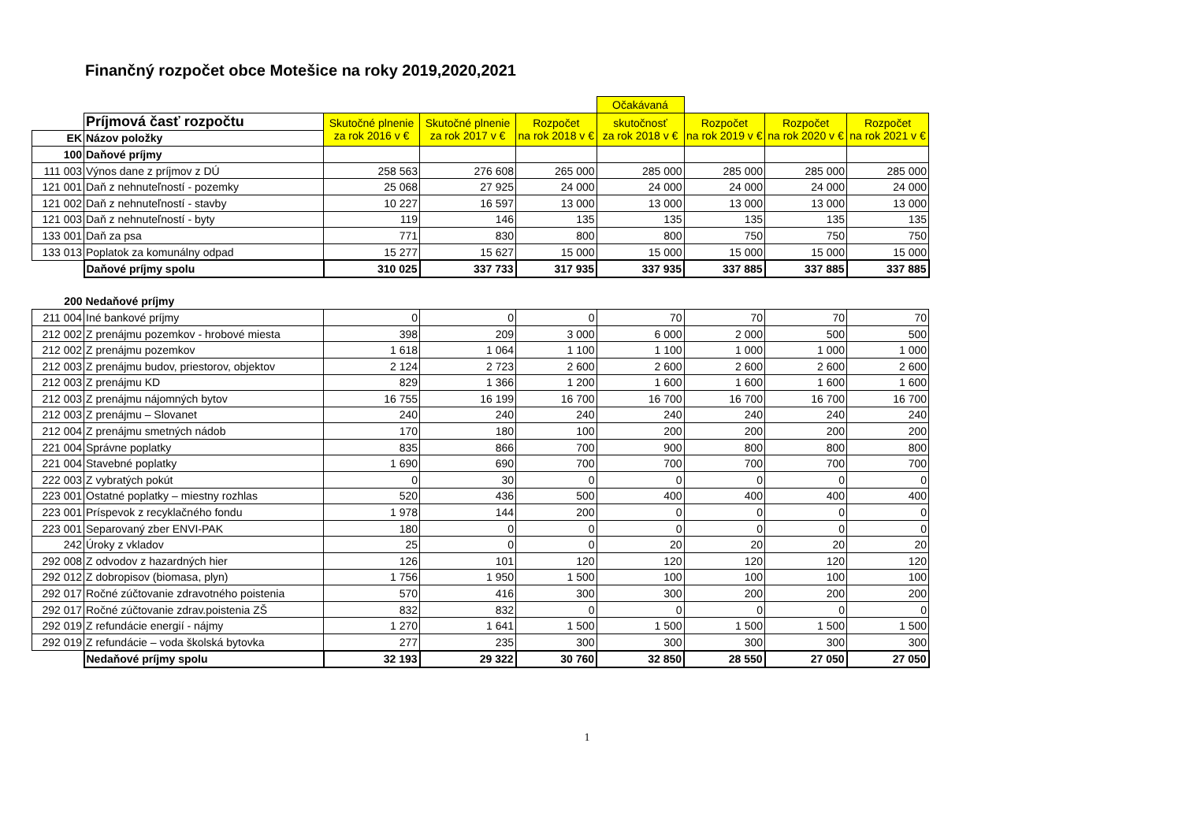Finančný rozpočet obce Motešice na roky 2019,2020,2021
| | | | | | Očakávaná | | | |
| | Príjmová časť rozpočtu | Skutočné plnenie za rok 2016 v € | Skutočné plnenie za rok 2017 v € | Rozpočet na rok 2018 v € | skutočnosť za rok 2018 v € | Rozpočet na rok 2019 v € | Rozpočet na rok 2020 v € | Rozpočet na rok 2021 v € |
| EK | Názov položky | | | | | | | |
| 100 | Daňové príjmy | | | | | | | |
| 111 003 | Výnos dane z príjmov z DÚ | 258 563 | 276 608 | 265 000 | 285 000 | 285 000 | 285 000 | 285 000 |
| 121 001 | Daň z nehnuteľností - pozemky | 25 068 | 27 925 | 24 000 | 24 000 | 24 000 | 24 000 | 24 000 |
| 121 002 | Daň z nehnuteľností - stavby | 10 227 | 16 597 | 13 000 | 13 000 | 13 000 | 13 000 | 13 000 |
| 121 003 | Daň z nehnuteľností - byty | 119 | 146 | 135 | 135 | 135 | 135 | 135 |
| 133 001 | Daň za psa | 771 | 830 | 800 | 800 | 750 | 750 | 750 |
| 133 013 | Poplatok za komunálny odpad | 15 277 | 15 627 | 15 000 | 15 000 | 15 000 | 15 000 | 15 000 |
| | Daňové príjmy spolu | 310 025 | 337 733 | 317 935 | 337 935 | 337 885 | 337 885 | 337 885 |
| 200 | Nedaňové príjmy | | | | | | | |
| 211 004 | Iné bankové príjmy | 0 | 0 | 0 | 70 | 70 | 70 | 70 |
| 212 002 | Z prenájmu pozemkov - hrobové miesta | 398 | 209 | 3 000 | 6 000 | 2 000 | 500 | 500 |
| 212 002 | Z prenájmu pozemkov | 1 618 | 1 064 | 1 100 | 1 100 | 1 000 | 1 000 | 1 000 |
| 212 003 | Z prenájmu budov, priestorov, objektov | 2 124 | 2 723 | 2 600 | 2 600 | 2 600 | 2 600 | 2 600 |
| 212 003 | Z prenájmu KD | 829 | 1 366 | 1 200 | 1 600 | 1 600 | 1 600 | 1 600 |
| 212 003 | Z prenájmu nájomných bytov | 16 755 | 16 199 | 16 700 | 16 700 | 16 700 | 16 700 | 16 700 |
| 212 003 | Z prenájmu – Slovanet | 240 | 240 | 240 | 240 | 240 | 240 | 240 |
| 212 004 | Z prenájmu smetných nádob | 170 | 180 | 100 | 200 | 200 | 200 | 200 |
| 221 004 | Správne poplatky | 835 | 866 | 700 | 900 | 800 | 800 | 800 |
| 221 004 | Stavebné poplatky | 1 690 | 690 | 700 | 700 | 700 | 700 | 700 |
| 222 003 | Z vybratých pokút | 0 | 30 | 0 | 0 | 0 | 0 | 0 |
| 223 001 | Ostatné poplatky – miestny rozhlas | 520 | 436 | 500 | 400 | 400 | 400 | 400 |
| 223 001 | Príspevok z recyklačného fondu | 1 978 | 144 | 200 | 0 | 0 | 0 | 0 |
| 223 001 | Separovaný zber ENVI-PAK | 180 | 0 | 0 | 0 | 0 | 0 | 0 |
| 242 | Úroky z vkladov | 25 | 0 | 0 | 20 | 20 | 20 | 20 |
| 292 008 | Z odvodov z hazardných hier | 126 | 101 | 120 | 120 | 120 | 120 | 120 |
| 292 012 | Z dobropisov (biomasa, plyn) | 1 756 | 1 950 | 1 500 | 100 | 100 | 100 | 100 |
| 292 017 | Ročné zúčtovanie zdravotného poistenia | 570 | 416 | 300 | 300 | 200 | 200 | 200 |
| 292 017 | Ročné zúčtovanie zdrav.poistenia ZŠ | 832 | 832 | 0 | 0 | 0 | 0 | 0 |
| 292 019 | Z refundácie energií - nájmy | 1 270 | 1 641 | 1 500 | 1 500 | 1 500 | 1 500 | 1 500 |
| 292 019 | Z refundácie – voda školská bytovka | 277 | 235 | 300 | 300 | 300 | 300 | 300 |
| | Nedaňové príjmy spolu | 32 193 | 29 322 | 30 760 | 32 850 | 28 550 | 27 050 | 27 050 |
1